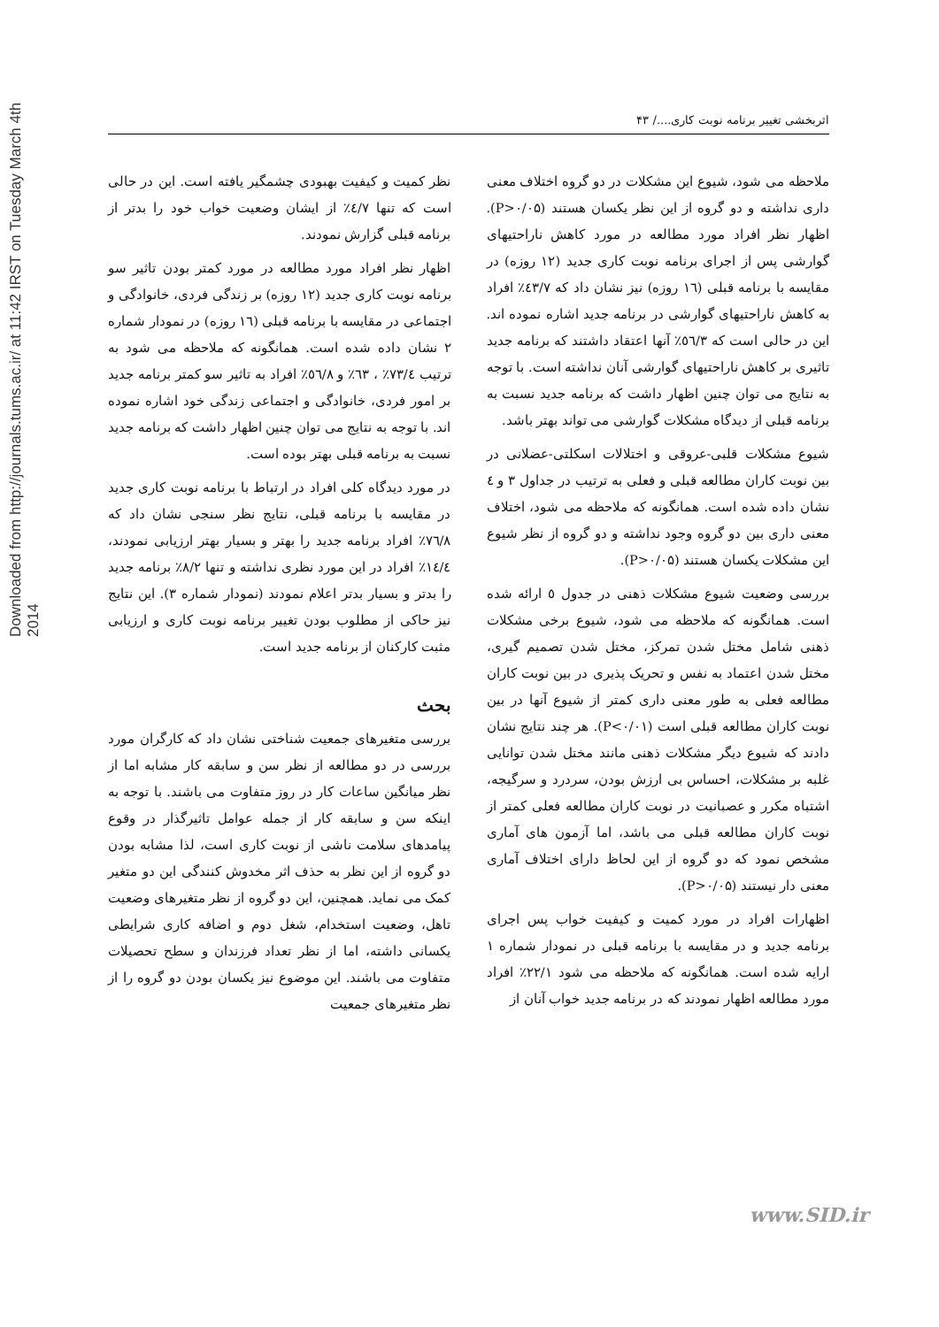Downloaded from http://journals.tums.ac.ir/ at 11:42 IRST on Tuesday March 4th 2014
اثربخشی تغییر برنامه نوبت کاری..../ ۴۳
ملاحظه می شود، شیوع این مشکلات در دو گروه اختلاف معنی داری نداشته و دو گروه از این نظر یکسان هستند (P>۰/۰۵). اظهار نظر افراد مورد مطالعه در مورد کاهش ناراحتیهای گوارشی پس از اجرای برنامه نوبت کاری جدید (۱۲ روزه) در مقایسه با برنامه قبلی (۱٦ روزه) نیز نشان داد که ٤۳/۷٪ افراد به کاهش ناراحتیهای گوارشی در برنامه جدید اشاره نموده اند. این در حالی است که ٥٦/۳٪ آنها اعتقاد داشتند که برنامه جدید تاثیری بر کاهش ناراحتیهای گوارشی آنان نداشته است. با توجه به نتایج می توان چنین اظهار داشت که برنامه جدید نسبت به برنامه قبلی از دیدگاه مشکلات گوارشی می تواند بهتر باشد.
شیوع مشکلات قلبی-عروقی و اختلالات اسکلتی-عضلانی در بین نوبت کاران مطالعه قبلی و فعلی به ترتیب در جداول ۳ و ٤ نشان داده شده است. همانگونه که ملاحظه می شود، اختلاف معنی داری بین دو گروه وجود نداشته و دو گروه از نظر شیوع این مشکلات یکسان هستند (P>۰/۰۵).
بررسی وضعیت شیوع مشکلات ذهنی در جدول ٥ ارائه شده است. همانگونه که ملاحظه می شود، شیوع برخی مشکلات ذهنی شامل مختل شدن تمرکز، مختل شدن تصمیم گیری، مختل شدن اعتماد به نفس و تحریک پذیری در بین نوبت کاران مطالعه فعلی به طور معنی داری کمتر از شیوع آنها در بین نوبت کاران مطالعه قبلی است (P<۰/۰۱). هر چند نتایج نشان دادند که شیوع دیگر مشکلات ذهنی مانند مختل شدن توانایی غلبه بر مشکلات، احساس بی ارزش بودن، سردرد و سرگیجه، اشتباه مکرر و عصبانیت در نوبت کاران مطالعه فعلی کمتر از نوبت کاران مطالعه قبلی می باشد، اما آزمون های آماری مشخص نمود که دو گروه از این لحاظ دارای اختلاف آماری معنی دار نیستند (P>۰/۰۵).
اظهارات افراد در مورد کمیت و کیفیت خواب پس اجرای برنامه جدید و در مقایسه با برنامه قبلی در نمودار شماره ۱ ارایه شده است. همانگونه که ملاحظه می شود ۲۲/۱٪ افراد مورد مطالعه اظهار نمودند که در برنامه جدید خواب آنان از
نظر کمیت و کیفیت بهبودی چشمگیر یافته است. این در حالی است که تنها ٤/۷٪ از ایشان وضعیت خواب خود را بدتر از برنامه قبلی گزارش نمودند.
اظهار نظر افراد مورد مطالعه در مورد کمتر بودن تاثیر سو برنامه نوبت کاری جدید (۱۲ روزه) بر زندگی فردی، خانوادگی و اجتماعی در مقایسه با برنامه قبلی (۱٦ روزه) در نمودار شماره ۲ نشان داده شده است. همانگونه که ملاحظه می شود به ترتیب ۷۳/٤٪ ، ٦۳٪ و ٥٦/۸٪ افراد به تاثیر سو کمتر برنامه جدید بر امور فردی، خانوادگی و اجتماعی زندگی خود اشاره نموده اند. با توجه به نتایج می توان چنین اظهار داشت که برنامه جدید نسبت به برنامه قبلی بهتر بوده است.
در مورد دیدگاه کلی افراد در ارتباط با برنامه نوبت کاری جدید در مقایسه با برنامه قبلی، نتایج نظر سنجی نشان داد که ۷٦/۸٪ افراد برنامه جدید را بهتر و بسیار بهتر ارزیابی نمودند، ۱٤/٤٪ افراد در این مورد نظری نداشته و تنها ۸/۲٪ برنامه جدید را بدتر و بسیار بدتر اعلام نمودند (نمودار شماره ۳). این نتایج نیز حاکی از مطلوب بودن تغییر برنامه نوبت کاری و ارزیابی مثبت کارکنان از برنامه جدید است.
بحث
بررسی متغیرهای جمعیت شناختی نشان داد که کارگران مورد بررسی در دو مطالعه از نظر سن و سابقه کار مشابه اما از نظر میانگین ساعات کار در روز متفاوت می باشند. با توجه به اینکه سن و سابقه کار از جمله عوامل تاثیرگذار در وقوع پیامدهای سلامت ناشی از نوبت کاری است، لذا مشابه بودن دو گروه از این نظر به حذف اثر مخدوش کنندگی این دو متغیر کمک می نماید. همچنین، این دو گروه از نظر متغیرهای وضعیت تاهل، وضعیت استخدام، شغل دوم و اضافه کاری شرایطی یکسانی داشته، اما از نظر تعداد فرزندان و سطح تحصیلات متفاوت می باشند. این موضوع نیز یکسان بودن دو گروه را از نظر متغیرهای جمعیت
www.SID.ir